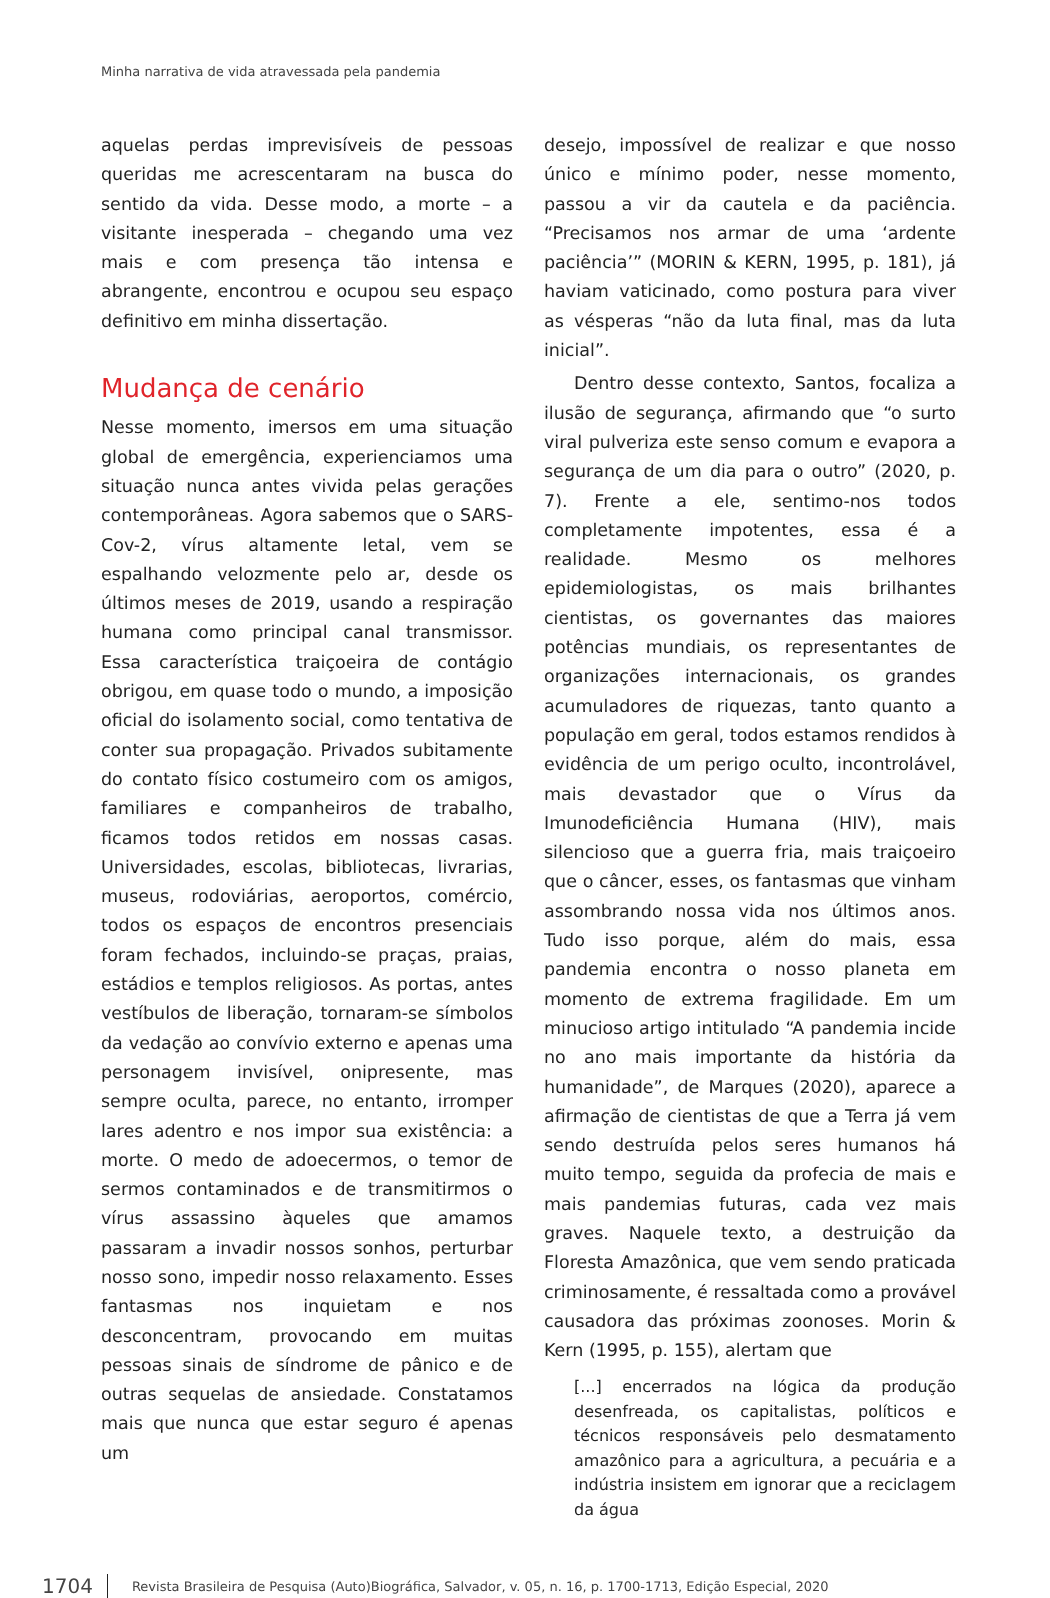Minha narrativa de vida atravessada pela pandemia
aquelas perdas imprevisíveis de pessoas queridas me acrescentaram na busca do sentido da vida. Desse modo, a morte – a visitante inesperada – chegando uma vez mais e com presença tão intensa e abrangente, encontrou e ocupou seu espaço definitivo em minha dissertação.
Mudança de cenário
Nesse momento, imersos em uma situação global de emergência, experienciamos uma situação nunca antes vivida pelas gerações contemporâneas. Agora sabemos que o SARS-Cov-2, vírus altamente letal, vem se espalhando velozmente pelo ar, desde os últimos meses de 2019, usando a respiração humana como principal canal transmissor. Essa característica traiçoeira de contágio obrigou, em quase todo o mundo, a imposição oficial do isolamento social, como tentativa de conter sua propagação. Privados subitamente do contato físico costumeiro com os amigos, familiares e companheiros de trabalho, ficamos todos retidos em nossas casas. Universidades, escolas, bibliotecas, livrarias, museus, rodoviárias, aeroportos, comércio, todos os espaços de encontros presenciais foram fechados, incluindo-se praças, praias, estádios e templos religiosos. As portas, antes vestíbulos de liberação, tornaram-se símbolos da vedação ao convívio externo e apenas uma personagem invisível, onipresente, mas sempre oculta, parece, no entanto, irromper lares adentro e nos impor sua existência: a morte. O medo de adoecermos, o temor de sermos contaminados e de transmitirmos o vírus assassino àqueles que amamos passaram a invadir nossos sonhos, perturbar nosso sono, impedir nosso relaxamento. Esses fantasmas nos inquietam e nos desconcentram, provocando em muitas pessoas sinais de síndrome de pânico e de outras sequelas de ansiedade. Constatamos mais que nunca que estar seguro é apenas um
desejo, impossível de realizar e que nosso único e mínimo poder, nesse momento, passou a vir da cautela e da paciência. “Precisamos nos armar de uma ‘ardente paciência’” (MORIN & KERN, 1995, p. 181), já haviam vaticinado, como postura para viver as vésperas “não da luta final, mas da luta inicial”.
Dentro desse contexto, Santos, focaliza a ilusão de segurança, afirmando que “o surto viral pulveriza este senso comum e evapora a segurança de um dia para o outro” (2020, p. 7). Frente a ele, sentimo-nos todos completamente impotentes, essa é a realidade. Mesmo os melhores epidemiologistas, os mais brilhantes cientistas, os governantes das maiores potências mundiais, os representantes de organizações internacionais, os grandes acumuladores de riquezas, tanto quanto a população em geral, todos estamos rendidos à evidência de um perigo oculto, incontrolável, mais devastador que o Vírus da Imunodeficiência Humana (HIV), mais silencioso que a guerra fria, mais traiçoeiro que o câncer, esses, os fantasmas que vinham assombrando nossa vida nos últimos anos. Tudo isso porque, além do mais, essa pandemia encontra o nosso planeta em momento de extrema fragilidade. Em um minucioso artigo intitulado “A pandemia incide no ano mais importante da história da humanidade”, de Marques (2020), aparece a afirmação de cientistas de que a Terra já vem sendo destruída pelos seres humanos há muito tempo, seguida da profecia de mais e mais pandemias futuras, cada vez mais graves. Naquele texto, a destruição da Floresta Amazônica, que vem sendo praticada criminosamente, é ressaltada como a provável causadora das próximas zoonoses. Morin & Kern (1995, p. 155), alertam que
[...] encerrados na lógica da produção desenfreada, os capitalistas, políticos e técnicos responsáveis pelo desmatamento amazônico para a agricultura, a pecuária e a indústria insistem em ignorar que a reciclagem da água
1704 Revista Brasileira de Pesquisa (Auto)Biográfica, Salvador, v. 05, n. 16, p. 1700-1713, Edição Especial, 2020